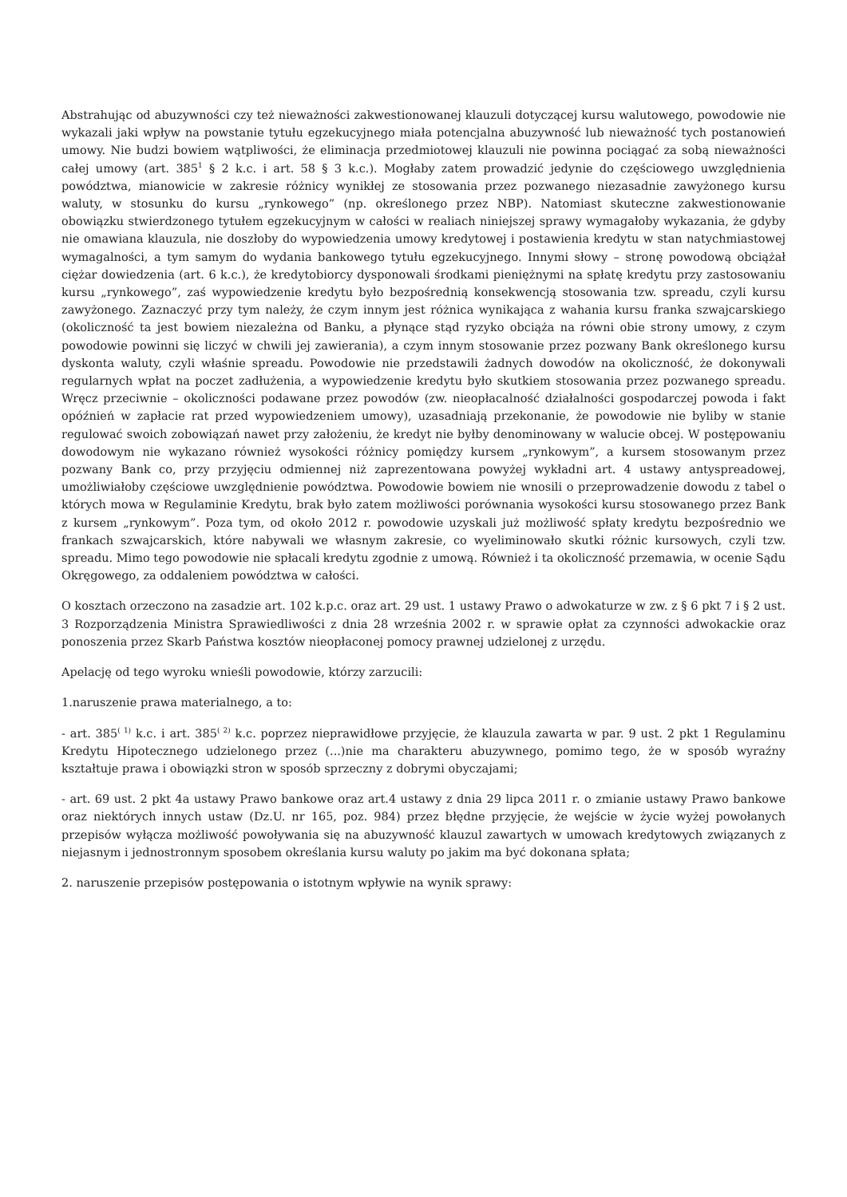Abstrahując od abuzywności czy też nieważności zakwestionowanej klauzuli dotyczącej kursu walutowego, powodowie nie wykazali jaki wpływ na powstanie tytułu egzekucyjnego miała potencjalna abuzywność lub nieważność tych postanowień umowy. Nie budzi bowiem wątpliwości, że eliminacja przedmiotowej klauzuli nie powinna pociągać za sobą nieważności całej umowy (art. 385<sup>1</sup> § 2 k.c. i art. 58 § 3 k.c.). Mogłaby zatem prowadzić jedynie do częściowego uwzględnienia powództwa, mianowicie w zakresie różnicy wynikłej ze stosowania przez pozwanego niezasadnie zawyżonego kursu waluty, w stosunku do kursu „rynkowego” (np. określonego przez NBP). Natomiast skuteczne zakwestionowanie obowiązku stwierdzonego tytułem egzekucyjnym w całości w realiach niniejszej sprawy wymagałoby wykazania, że gdyby nie omawiana klauzula, nie doszłoby do wypowiedzenia umowy kredytowej i postawienia kredytu w stan natychmiastowej wymagalności, a tym samym do wydania bankowego tytułu egzekucyjnego. Innymi słowy – stronę powodową obciążał ciężar dowiedzenia (art. 6 k.c.), że kredytobiorcy dysponowali środkami pieniężnymi na spłatę kredytu przy zastosowaniu kursu „rynkowego”, zaś wypowiedzenie kredytu było bezpośrednią konsekwencją stosowania tzw. spreadu, czyli kursu zawyżonego. Zaznaczyć przy tym należy, że czym innym jest różnica wynikająca z wahania kursu franka szwajcarskiego (okoliczność ta jest bowiem niezależna od Banku, a płynące stąd ryzyko obciąża na równi obie strony umowy, z czym powodowie powinni się liczyć w chwili jej zawierania), a czym innym stosowanie przez pozwany Bank określonego kursu dyskonta waluty, czyli właśnie spreadu. Powodowie nie przedstawili żadnych dowodów na okoliczność, że dokonywali regularnych wpłat na poczet zadłużenia, a wypowiedzenie kredytu było skutkiem stosowania przez pozwanego spreadu. Wręcz przeciwnie – okoliczności podawane przez powodów (zw. nieopłacalność działalności gospodarczej powoda i fakt opóźnień w zapłacie rat przed wypowiedzeniem umowy), uzasadniają przekonanie, że powodowie nie byliby w stanie regulować swoich zobowiązań nawet przy założeniu, że kredyt nie byłby denominowany w walucie obcej. W postępowaniu dowodowym nie wykazano również wysokości różnicy pomiędzy kursem „rynkowym”, a kursem stosowanym przez pozwany Bank co, przy przyjęciu odmiennej niż zaprezentowana powyżej wykładni art. 4 ustawy antyspreadowej, umożliwiałoby częściowe uwzględnienie powództwa. Powodowie bowiem nie wnosili o przeprowadzenie dowodu z tabel o których mowa w Regulaminie Kredytu, brak było zatem możliwości porównania wysokości kursu stosowanego przez Bank z kursem „rynkowym”. Poza tym, od około 2012 r. powodowie uzyskali już możliwość spłaty kredytu bezpośrednio we frankach szwajcarskich, które nabywali we własnym zakresie, co wyeliminowało skutki różnic kursowych, czyli tzw. spreadu. Mimo tego powodowie nie spłacali kredytu zgodnie z umową. Również i ta okoliczność przemawia, w ocenie Sądu Okręgowego, za oddaleniem powództwa w całości.
O kosztach orzeczono na zasadzie art. 102 k.p.c. oraz art. 29 ust. 1 ustawy Prawo o adwokaturze w zw. z § 6 pkt 7 i § 2 ust. 3 Rozporządzenia Ministra Sprawiedliwości z dnia 28 września 2002 r. w sprawie opłat za czynności adwokackie oraz ponoszenia przez Skarb Państwa kosztów nieopłaconej pomocy prawnej udzielonej z urzędu.
Apelację od tego wyroku wnieśli powodowie, którzy zarzucili:
1.naruszenie prawa materialnego, a to:
- art. 385<sup>( 1)</sup> k.c. i art. 385<sup>( 2)</sup> k.c. poprzez nieprawidłowe przyjęcie, że klauzula zawarta w par. 9 ust. 2 pkt 1 Regulaminu Kredytu Hipotecznego udzielonego przez (...)nie ma charakteru abuzywnego, pomimo tego, że w sposób wyraźny kształtuje prawa i obowiązki stron w sposób sprzeczny z dobrymi obyczajami;
- art. 69 ust. 2 pkt 4a ustawy Prawo bankowe oraz art.4 ustawy z dnia 29 lipca 2011 r. o zmianie ustawy Prawo bankowe oraz niektórych innych ustaw (Dz.U. nr 165, poz. 984) przez błędne przyjęcie, że wejście w życie wyżej powołanych przepisów wyłącza możliwość powoływania się na abuzywność klauzul zawartych w umowach kredytowych związanych z niejasnym i jednostronnym sposobem określania kursu waluty po jakim ma być dokonana spłata;
2. naruszenie przepisów postępowania o istotnym wpływie na wynik sprawy: